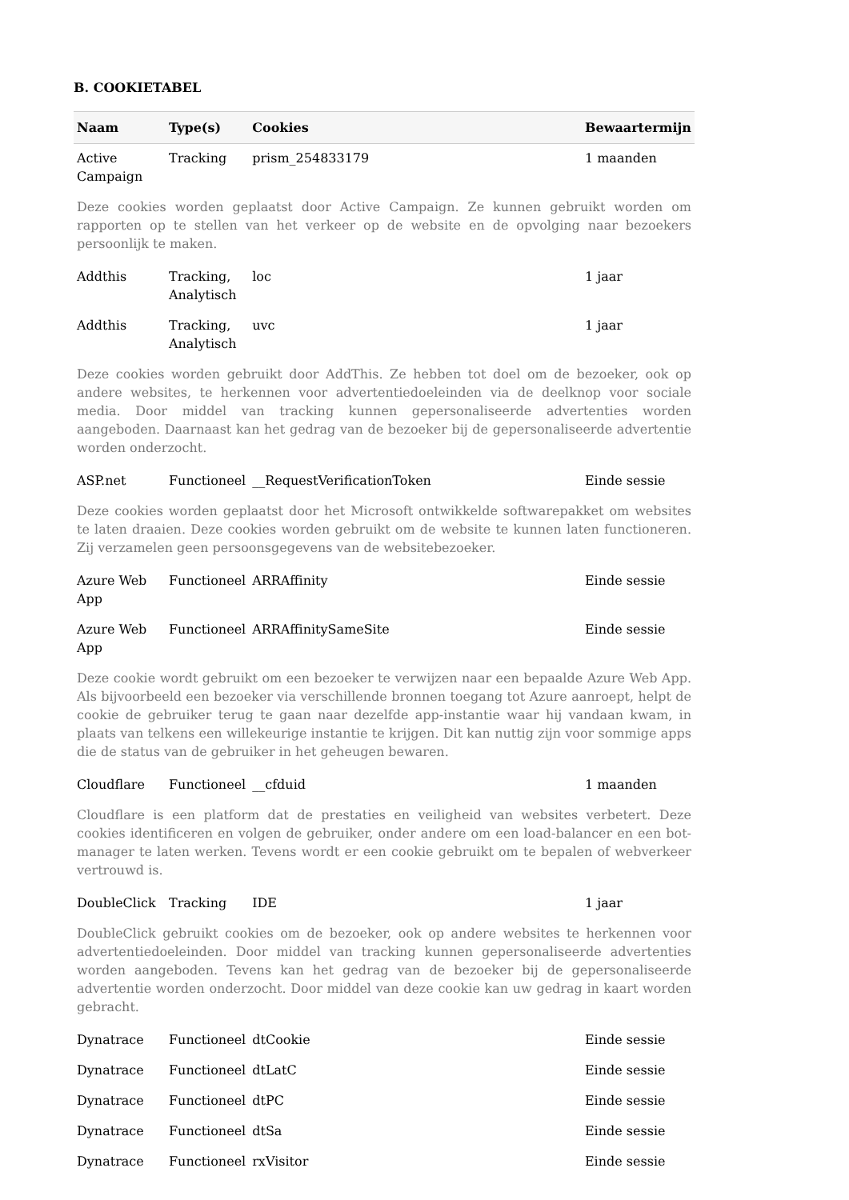B. COOKIETABEL
| Naam | Type(s) | Cookies | Bewaartermijn |
| --- | --- | --- | --- |
| Active Campaign | Tracking | prism_254833179 | 1 maanden |
| Deze cookies worden geplaatst door Active Campaign. Ze kunnen gebruikt worden om rapporten op te stellen van het verkeer op de website en de opvolging naar bezoekers persoonlijk te maken. | | | |
| Addthis | Tracking, Analytisch | loc | 1 jaar |
| Addthis | Tracking, Analytisch | uvc | 1 jaar |
| Deze cookies worden gebruikt door AddThis. Ze hebben tot doel om de bezoeker, ook op andere websites, te herkennen voor advertentiedoeleinden via de deelknop voor sociale media. Door middel van tracking kunnen gepersonaliseerde advertenties worden aangeboden. Daarnaast kan het gedrag van de bezoeker bij de gepersonaliseerde advertentie worden onderzocht. | | | |
| ASP.net | Functioneel | __RequestVerificationToken | Einde sessie |
| Deze cookies worden geplaatst door het Microsoft ontwikkelde softwarepakket om websites te laten draaien. Deze cookies worden gebruikt om de website te kunnen laten functioneren. Zij verzamelen geen persoonsgegevens van de websitebezoeker. | | | |
| Azure Web App | Functioneel | ARRAffinity | Einde sessie |
| Azure Web App | Functioneel | ARRAffinitySameSite | Einde sessie |
| Deze cookie wordt gebruikt om een bezoeker te verwijzen naar een bepaalde Azure Web App. Als bijvoorbeeld een bezoeker via verschillende bronnen toegang tot Azure aanroept, helpt de cookie de gebruiker terug te gaan naar dezelfde app-instantie waar hij vandaan kwam, in plaats van telkens een willekeurige instantie te krijgen. Dit kan nuttig zijn voor sommige apps die de status van de gebruiker in het geheugen bewaren. | | | |
| Cloudflare | Functioneel | __cfduid | 1 maanden |
| Cloudflare is een platform dat de prestaties en veiligheid van websites verbetert. Deze cookies identificeren en volgen de gebruiker, onder andere om een load-balancer en een bot-manager te laten werken. Tevens wordt er een cookie gebruikt om te bepalen of webverkeer vertrouwd is. | | | |
| DoubleClick | Tracking | IDE | 1 jaar |
| DoubleClick gebruikt cookies om de bezoeker, ook op andere websites te herkennen voor advertentiedoeleinden. Door middel van tracking kunnen gepersonaliseerde advertenties worden aangeboden. Tevens kan het gedrag van de bezoeker bij de gepersonaliseerde advertentie worden onderzocht. Door middel van deze cookie kan uw gedrag in kaart worden gebracht. | | | |
| Dynatrace | Functioneel | dtCookie | Einde sessie |
| Dynatrace | Functioneel | dtLatC | Einde sessie |
| Dynatrace | Functioneel | dtPC | Einde sessie |
| Dynatrace | Functioneel | dtSa | Einde sessie |
| Dynatrace | Functioneel | rxVisitor | Einde sessie |